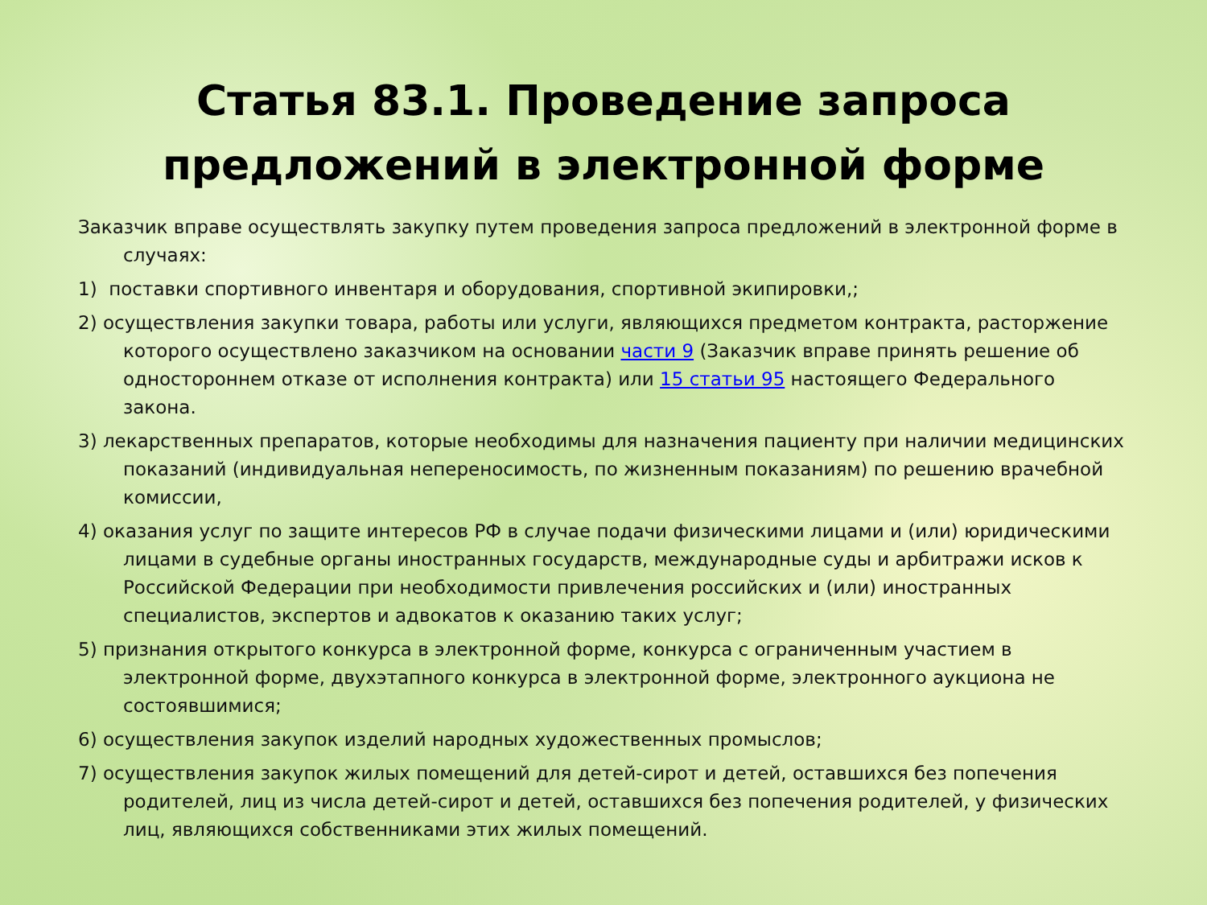Статья 83.1. Проведение запроса
предложений в электронной форме
Заказчик вправе осуществлять закупку путем проведения запроса предложений в электронной форме в случаях:
1) поставки спортивного инвентаря и оборудования, спортивной экипировки,;
2) осуществления закупки товара, работы или услуги, являющихся предметом контракта, расторжение которого осуществлено заказчиком на основании части 9 (Заказчик вправе принять решение об одностороннем отказе от исполнения контракта) или 15 статьи 95 настоящего Федерального закона.
3) лекарственных препаратов, которые необходимы для назначения пациенту при наличии медицинских показаний (индивидуальная непереносимость, по жизненным показаниям) по решению врачебной комиссии,
4) оказания услуг по защите интересов РФ в случае подачи физическими лицами и (или) юридическими лицами в судебные органы иностранных государств, международные суды и арбитражи исков к Российской Федерации при необходимости привлечения российских и (или) иностранных специалистов, экспертов и адвокатов к оказанию таких услуг;
5) признания открытого конкурса в электронной форме, конкурса с ограниченным участием в электронной форме, двухэтапного конкурса в электронной форме, электронного аукциона не состоявшимися;
6) осуществления закупок изделий народных художественных промыслов;
7) осуществления закупок жилых помещений для детей-сирот и детей, оставшихся без попечения родителей, лиц из числа детей-сирот и детей, оставшихся без попечения родителей, у физических лиц, являющихся собственниками этих жилых помещений.